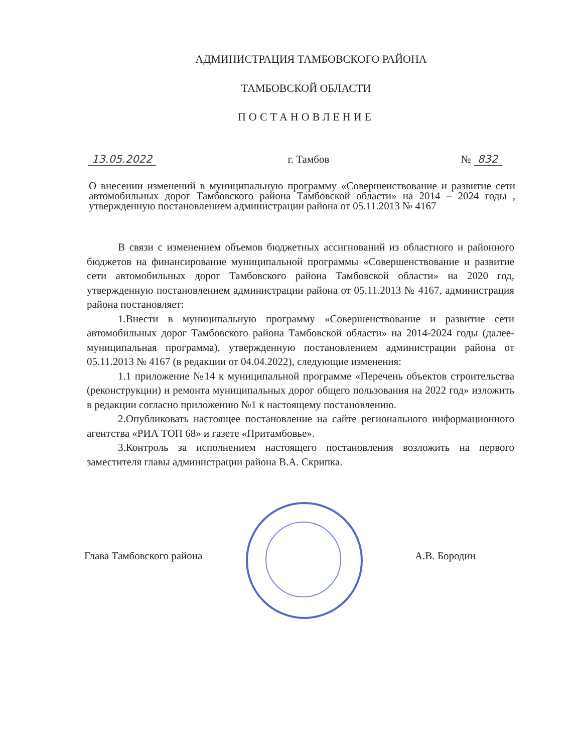АДМИНИСТРАЦИЯ ТАМБОВСКОГО РАЙОНА
ТАМБОВСКОЙ ОБЛАСТИ
ПОСТАНОВЛЕНИЕ
13.05.2022 г. Тамбов № 832
О внесении изменений в муниципальную программу «Совершенствование и развитие сети автомобильных дорог Тамбовского района Тамбовской области» на 2014 – 2024 годы , утвержденную постановлением администрации района от 05.11.2013 № 4167
В связи с изменением объемов бюджетных ассигнований из областного и районного бюджетов на финансирование муниципальной программы «Совершенствование и развитие сети автомобильных дорог Тамбовского района Тамбовской области» на 2020 год, утвержденную постановлением администрации района от 05.11.2013 № 4167, администрация района постановляет:
1.Внести в муниципальную программу «Совершенствование и развитие сети автомобильных дорог Тамбовского района Тамбовской области» на 2014-2024 годы (далее- муниципальная программа), утвержденную постановлением администрации района от 05.11.2013 № 4167 (в редакции от 04.04.2022), следующие изменения:
1.1 приложение №14 к муниципальной программе «Перечень объектов строительства (реконструкции) и ремонта муниципальных дорог общего пользования на 2022 год» изложить в редакции согласно приложению №1 к настоящему постановлению.
2.Опубликовать настоящее постановление на сайте регионального информационного агентства «РИА ТОП 68» и газете «Притамбовье».
3.Контроль за исполнением настоящего постановления возложить на первого заместителя главы администрации района В.А. Скрипка.
Глава Тамбовского района А.В. Бородин